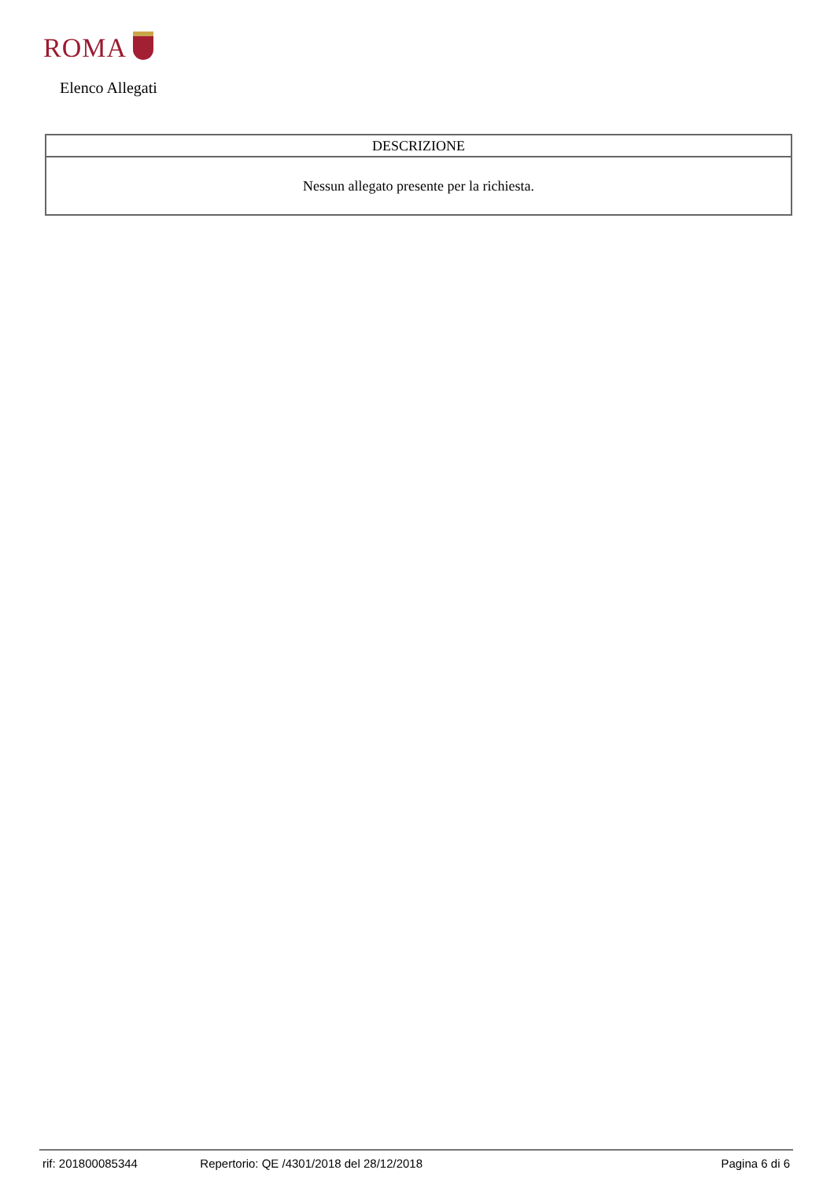ROMA
Elenco Allegati
| DESCRIZIONE |
| --- |
| Nessun allegato presente per la richiesta. |
rif: 201800085344 Repertorio: QE /4301/2018 del 28/12/2018 Pagina 6 di 6